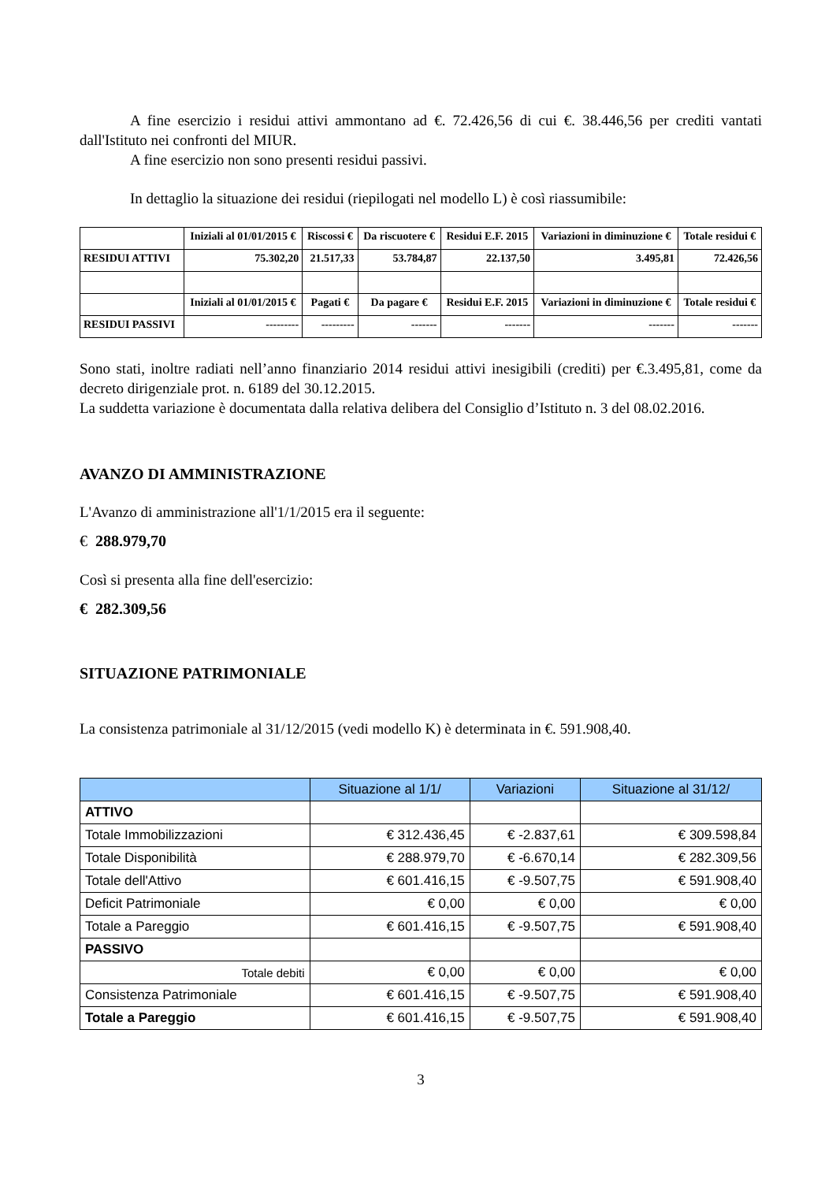A fine esercizio i residui attivi ammontano ad €. 72.426,56 di cui €. 38.446,56 per crediti vantati dall'Istituto nei confronti del MIUR.
A fine esercizio non sono presenti residui passivi.
In dettaglio la situazione dei residui (riepilogati nel modello L) è così riassumibile:
| | Iniziali al 01/01/2015 € | Riscossi € | Da riscuotere € | Residui E.F. 2015 | Variazioni in diminuzione € | Totale residui € |
| RESIDUI ATTIVI | 75.302,20 | 21.517,33 | 53.784,87 | 22.137,50 | 3.495,81 | 72.426,56 |
| | Iniziali al 01/01/2015 € | Pagati € | Da pagare € | Residui E.F. 2015 | Variazioni in diminuzione € | Totale residui € |
| RESIDUI PASSIVI | --------- | --------- | ------- | ------- | ------- | ------- |
Sono stati, inoltre radiati nell’anno finanziario 2014 residui attivi inesigibili (crediti) per €.3.495,81, come da decreto dirigenziale prot. n. 6189 del 30.12.2015.
La suddetta variazione è documentata dalla relativa delibera del Consiglio d’Istituto n. 3 del 08.02.2016.
AVANZO DI AMMINISTRAZIONE
L'Avanzo di amministrazione all'1/1/2015 era il seguente:
€ 288.979,70
Così si presenta alla fine dell'esercizio:
€ 282.309,56
SITUAZIONE PATRIMONIALE
La consistenza patrimoniale al 31/12/2015 (vedi modello K) è determinata in €. 591.908,40.
| | Situazione al 1/1/ | Variazioni | Situazione al 31/12/ |
| ATTIVO | | | |
| Totale Immobilizzazioni | € 312.436,45 | € -2.837,61 | € 309.598,84 |
| Totale Disponibilità | € 288.979,70 | € -6.670,14 | € 282.309,56 |
| Totale dell'Attivo | € 601.416,15 | € -9.507,75 | € 591.908,40 |
| Deficit Patrimoniale | € 0,00 | € 0,00 | € 0,00 |
| Totale a Pareggio | € 601.416,15 | € -9.507,75 | € 591.908,40 |
| PASSIVO | | | |
| Totale debiti | € 0,00 | € 0,00 | € 0,00 |
| Consistenza Patrimoniale | € 601.416,15 | € -9.507,75 | € 591.908,40 |
| Totale a Pareggio | € 601.416,15 | € -9.507,75 | € 591.908,40 |
3